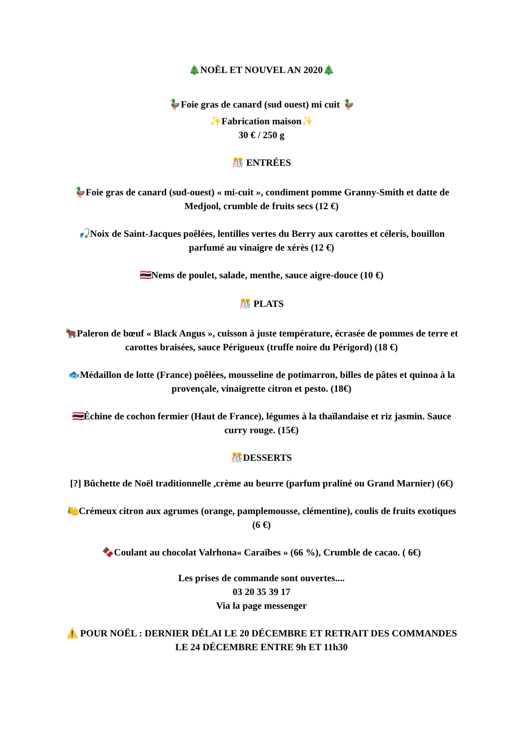🎄NOËL ET NOUVEL AN 2020🎄
🦆Foie gras de canard (sud ouest) mi cuit 🦆
✨Fabrication maison✨
30 € / 250 g
🎊 ENTRÉES
🦆Foie gras de canard (sud-ouest) « mi-cuit », condiment pomme Granny-Smith et datte de Medjool, crumble de fruits secs (12 €)
🎣Noix de Saint-Jacques poêlées, lentilles vertes du Berry aux carottes et céleris, bouillon parfumé au vinaigre de xérès (12 €)
🇹🇭Nems de poulet, salade, menthe, sauce aigre-douce (10 €)
🎊 PLATS
🐂Paleron de bœuf « Black Angus », cuisson à juste température, écrasée de pommes de terre et carottes braisées, sauce Périgueux (truffe noire du Périgord) (18 €)
🐟Médaillon de lotte (France) poêlées, mousseline de potimarron, billes de pâtes et quinoa à la provençale, vinaigrette citron et pesto. (18€)
🇹🇭Échine de cochon fermier (Haut de France), légumes à la thaïlandaise et riz jasmin. Sauce curry rouge. (15€)
🎊DESSERTS
[?] Bûchette de Noël traditionnelle ,crème au beurre (parfum praliné ou Grand Marnier) (6€)
🍋Crémeux citron aux agrumes (orange, pamplemousse, clémentine), coulis de fruits exotiques (6 €)
🍫Coulant au chocolat Valrhona« Caraïbes » (66 %), Crumble de cacao. ( 6€)
Les prises de commande sont ouvertes....
03 20 35 39 17
Via la page messenger
⚠️ POUR NOËL : DERNIER DÉLAI LE 20 DÉCEMBRE ET RETRAIT DES COMMANDES LE 24 DÉCEMBRE ENTRE 9h ET 11h30